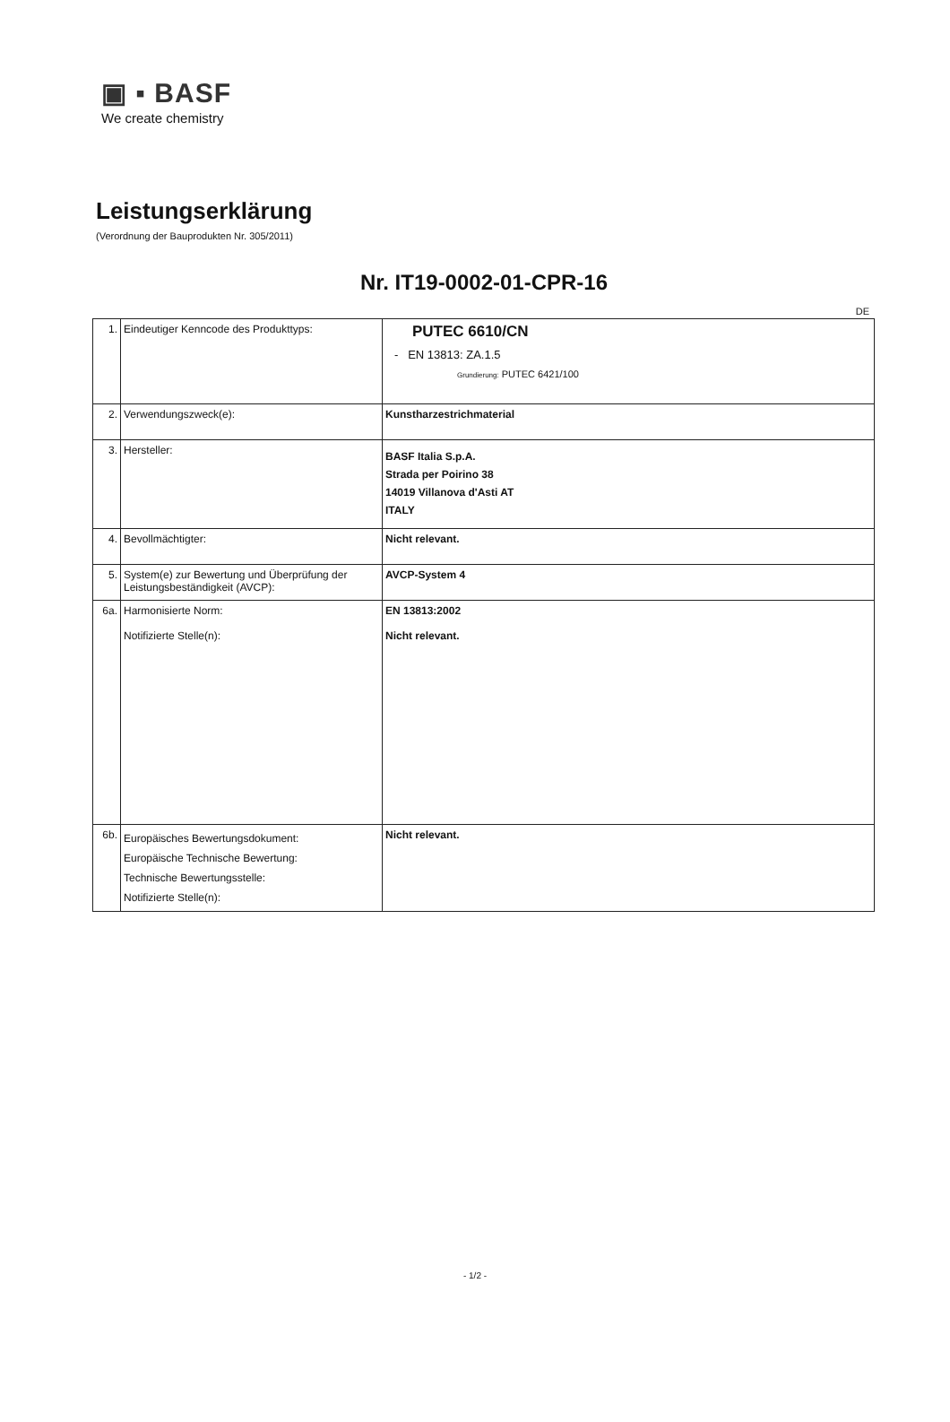▣ ▪ BASF
We create chemistry
Leistungserklärung
(Verordnung der Bauprodukten Nr. 305/2011)
Nr. IT19-0002-01-CPR-16
DE
| 1. | Eindeutiger Kenncode des Produkttyps: | PUTEC 6610/CN - EN 13813: ZA.1.5 Grundierung: PUTEC 6421/100 |
| 2. | Verwendungszweck(e): | Kunstharzestrichmaterial |
| 3. | Hersteller: | BASF Italia S.p.A. Strada per Poirino 38 14019 Villanova d'Asti AT ITALY |
| 4. | Bevollmächtigter: | Nicht relevant. |
| 5. | System(e) zur Bewertung und Überprüfung der Leistungsbeständigkeit (AVCP): | AVCP-System 4 |
| 6a. | Harmonisierte Norm: Notifizierte Stelle(n): | EN 13813:2002 Nicht relevant. |
| 6b. | Europäisches Bewertungsdokument: Europäische Technische Bewertung: Technische Bewertungsstelle: Notifizierte Stelle(n): | Nicht relevant. |
- 1/2 -